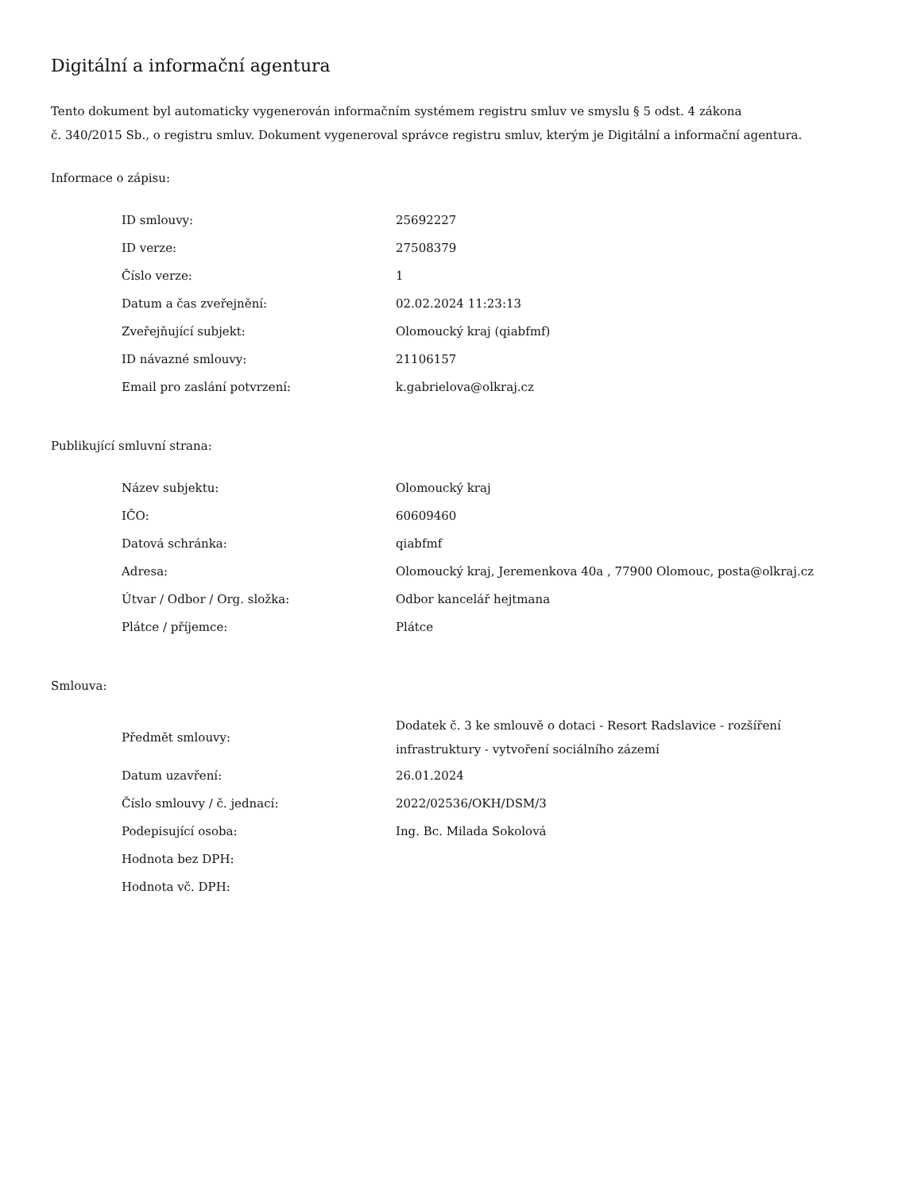Digitální a informační agentura
Tento dokument byl automaticky vygenerován informačním systémem registru smluv ve smyslu § 5 odst. 4 zákona
č. 340/2015 Sb., o registru smluv. Dokument vygeneroval správce registru smluv, kterým je Digitální a informační agentura.
Informace o zápisu:
| ID smlouvy: | 25692227 |
| ID verze: | 27508379 |
| Číslo verze: | 1 |
| Datum a čas zveřejnění: | 02.02.2024 11:23:13 |
| Zveřejňující subjekt: | Olomoucký kraj (qiabfmf) |
| ID návazné smlouvy: | 21106157 |
| Email pro zaslání potvrzení: | k.gabrielova@olkraj.cz |
Publikující smluvní strana:
| Název subjektu: | Olomoucký kraj |
| IČO: | 60609460 |
| Datová schránka: | qiabfmf |
| Adresa: | Olomoucký kraj, Jeremenkova 40a , 77900 Olomouc, posta@olkraj.cz |
| Útvar / Odbor / Org. složka: | Odbor kancelář hejtmana |
| Plátce / příjemce: | Plátce |
Smlouva:
| Předmět smlouvy: | Dodatek č. 3 ke smlouvě o dotaci - Resort Radslavice - rozšíření infrastruktury - vytvoření sociálního zázemí |
| Datum uzavření: | 26.01.2024 |
| Číslo smlouvy / č. jednací: | 2022/02536/OKH/DSM/3 |
| Podepisující osoba: | Ing. Bc. Milada Sokolová |
| Hodnota bez DPH: | |
| Hodnota vč. DPH: | |